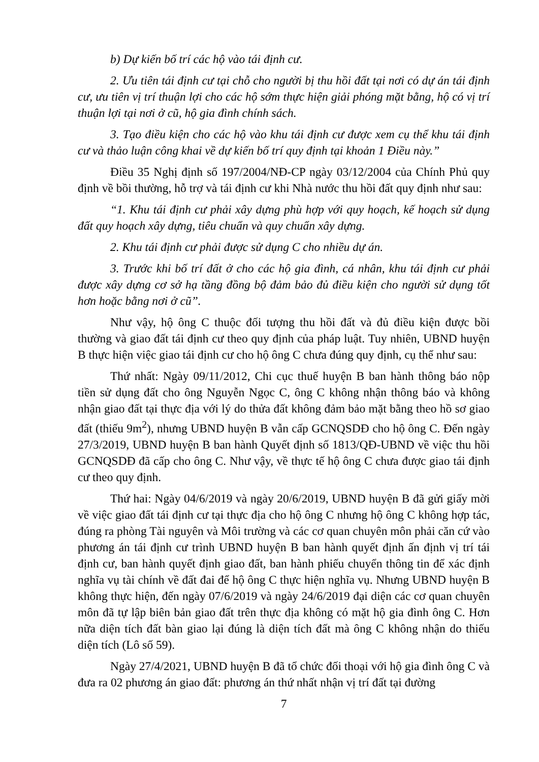b) Dự kiến bố trí các hộ vào tái định cư.
2. Ưu tiên tái định cư tại chỗ cho người bị thu hồi đất tại nơi có dự án tái định cư, ưu tiên vị trí thuận lợi cho các hộ sớm thực hiện giải phóng mặt bằng, hộ có vị trí thuận lợi tại nơi ở cũ, hộ gia đình chính sách.
3. Tạo điều kiện cho các hộ vào khu tái định cư được xem cụ thể khu tái định cư và thảo luận công khai về dự kiến bố trí quy định tại khoản 1 Điều này.”
Điều 35 Nghị định số 197/2004/NĐ-CP ngày 03/12/2004 của Chính Phủ quy định về bồi thường, hỗ trợ và tái định cư khi Nhà nước thu hồi đất quy định như sau:
“1. Khu tái định cư phải xây dựng phù hợp với quy hoạch, kế hoạch sử dụng đất quy hoạch xây dựng, tiêu chuẩn và quy chuẩn xây dựng.
2. Khu tái định cư phải được sử dụng C cho nhiều dự án.
3. Trước khi bố trí đất ở cho các hộ gia đình, cá nhân, khu tái định cư phải được xây dựng cơ sở hạ tầng đồng bộ đảm bảo đủ điều kiện cho người sử dụng tốt hơn hoặc bằng nơi ở cũ”.
Như vậy, hộ ông C thuộc đối tượng thu hồi đất và đủ điều kiện được bồi thường và giao đất tái định cư theo quy định của pháp luật. Tuy nhiên, UBND huyện B thực hiện việc giao tái định cư cho hộ ông C chưa đúng quy định, cụ thể như sau:
Thứ nhất: Ngày 09/11/2012, Chi cục thuế huyện B ban hành thông báo nộp tiền sử dụng đất cho ông Nguyễn Ngọc C, ông C không nhận thông báo và không nhận giao đất tại thực địa với lý do thửa đất không đảm bảo mặt bằng theo hồ sơ giao đất (thiếu 9m<sup>2</sup>), nhưng UBND huyện B vẫn cấp GCNQSDĐ cho hộ ông C. Đến ngày 27/3/2019, UBND huyện B ban hành Quyết định số 1813/QĐ-UBND về việc thu hồi GCNQSDĐ đã cấp cho ông C. Như vậy, về thực tế hộ ông C chưa được giao tái định cư theo quy định.
Thứ hai: Ngày 04/6/2019 và ngày 20/6/2019, UBND huyện B đã gửi giấy mời về việc giao đất tái định cư tại thực địa cho hộ ông C nhưng hộ ông C không hợp tác, đúng ra phòng Tài nguyên và Môi trường và các cơ quan chuyên môn phải căn cứ vào phương án tái định cư trình UBND huyện B ban hành quyết định ấn định vị trí tái định cư, ban hành quyết định giao đất, ban hành phiếu chuyển thông tin để xác định nghĩa vụ tài chính về đất đai để hộ ông C thực hiện nghĩa vụ. Nhưng UBND huyện B không thực hiện, đến ngày 07/6/2019 và ngày 24/6/2019 đại diện các cơ quan chuyên môn đã tự lập biên bản giao đất trên thực địa không có mặt hộ gia đình ông C. Hơn nữa diện tích đất bàn giao lại đúng là diện tích đất mà ông C không nhận do thiếu diện tích (Lô số 59).
Ngày 27/4/2021, UBND huyện B đã tổ chức đối thoại với hộ gia đình ông C và đưa ra 02 phương án giao đất: phương án thứ nhất nhận vị trí đất tại đường
7